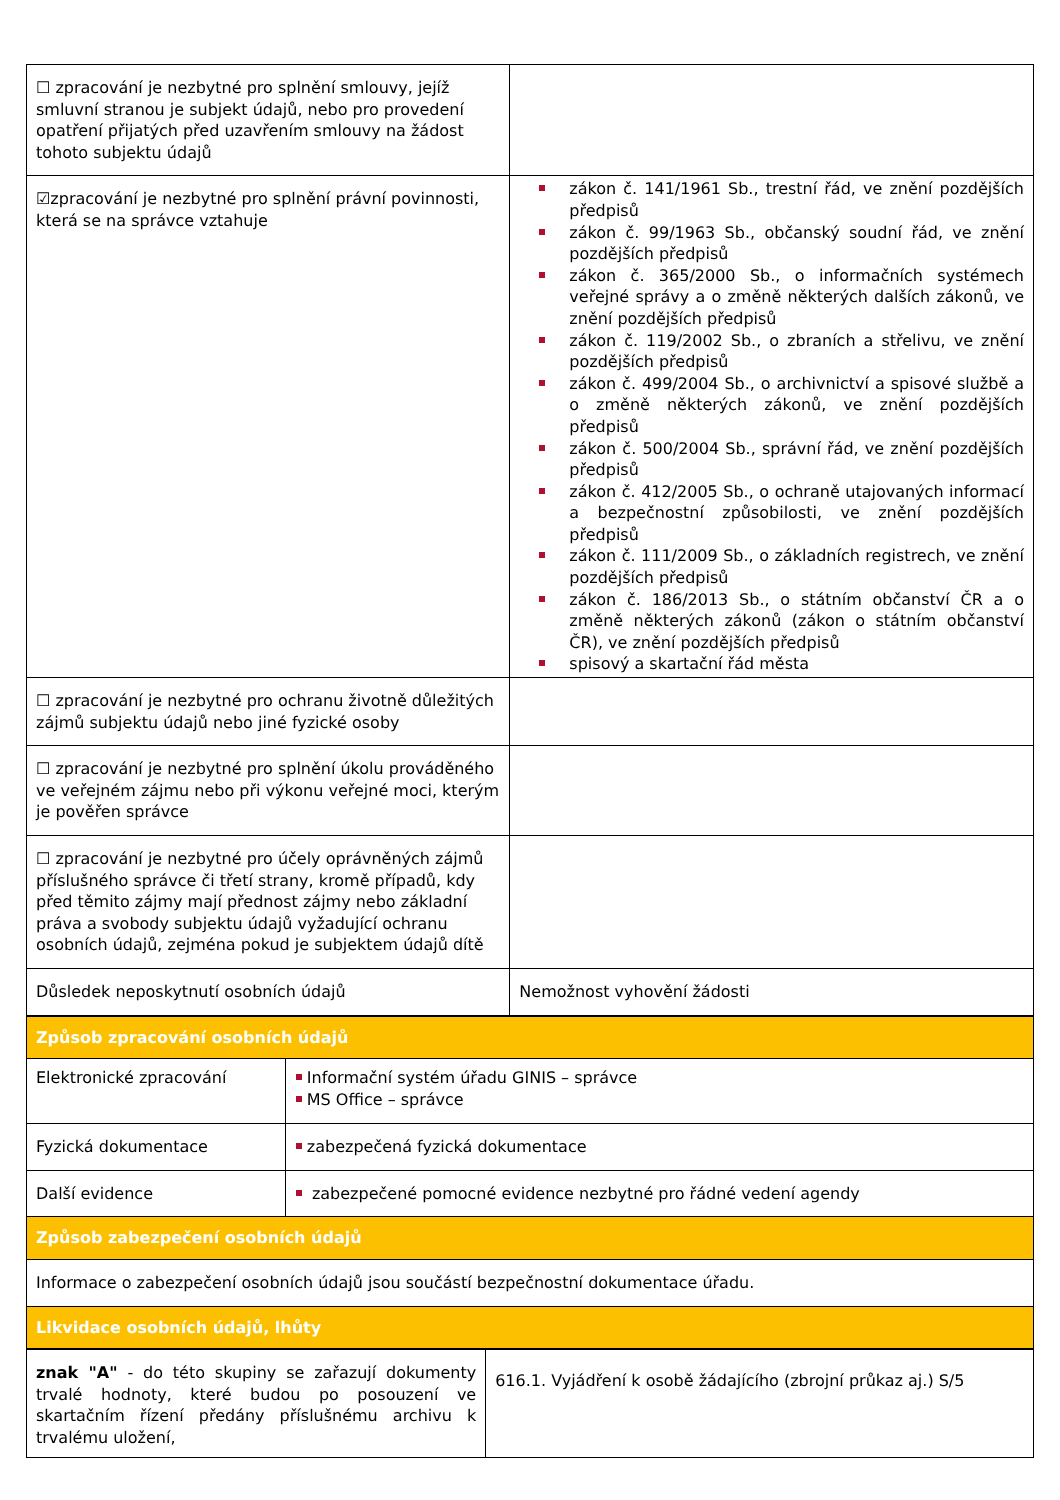| ☐ zpracování je nezbytné pro splnění smlouvy, jejíž smluvní stranou je subjekt údajů, nebo pro provedení opatření přijatých před uzavřením smlouvy na žádost tohoto subjektu údajů | |
| ☑zpracování je nezbytné pro splnění právní povinnosti, která se na správce vztahuje | zákon č. 141/1961 Sb., trestní řád, ve znění pozdějších předpisů zákon č. 99/1963 Sb., občanský soudní řád, ve znění pozdějších předpisů zákon č. 365/2000 Sb., o informačních systémech veřejné správy a o změně některých dalších zákonů, ve znění pozdějších předpisů zákon č. 119/2002 Sb., o zbraních a střelivu, ve znění pozdějších předpisů zákon č. 499/2004 Sb., o archivnictví a spisové službě a o změně některých zákonů, ve znění pozdějších předpisů zákon č. 500/2004 Sb., správní řád, ve znění pozdějších předpisů zákon č. 412/2005 Sb., o ochraně utajovaných informací a bezpečnostní způsobilosti, ve znění pozdějších předpisů zákon č. 111/2009 Sb., o základních registrech, ve znění pozdějších předpisů zákon č. 186/2013 Sb., o státním občanství ČR a o změně některých zákonů (zákon o státním občanství ČR), ve znění pozdějších předpisů spisový a skartační řád města |
| ☐ zpracování je nezbytné pro ochranu životně důležitých zájmů subjektu údajů nebo jiné fyzické osoby | |
| ☐ zpracování je nezbytné pro splnění úkolu prováděného ve veřejném zájmu nebo při výkonu veřejné moci, kterým je pověřen správce | |
| ☐ zpracování je nezbytné pro účely oprávněných zájmů příslušného správce či třetí strany, kromě případů, kdy před těmito zájmy mají přednost zájmy nebo základní práva a svobody subjektu údajů vyžadující ochranu osobních údajů, zejména pokud je subjektem údajů dítě | |
| Důsledek neposkytnutí osobních údajů | Nemožnost vyhovění žádosti |
| Způsob zpracování osobních údajů | |
| Elektronické zpracování | Informační systém úřadu GINIS – správce MS Office – správce |
| Fyzická dokumentace | zabezpečená fyzická dokumentace |
| Další evidence | zabezpečené pomocné evidence nezbytné pro řádné vedení agendy |
| Způsob zabezpečení osobních údajů | |
| Informace o zabezpečení osobních údajů jsou součástí bezpečnostní dokumentace úřadu. | |
| Likvidace osobních údajů, lhůty | |
| znak "A" - do této skupiny se zařazují dokumenty trvalé hodnoty, které budou po posouzení ve skartačním řízení předány příslušnému archivu k trvalému uložení, | 616.1. Vyjádření k osobě žádajícího (zbrojní průkaz aj.) S/5 |